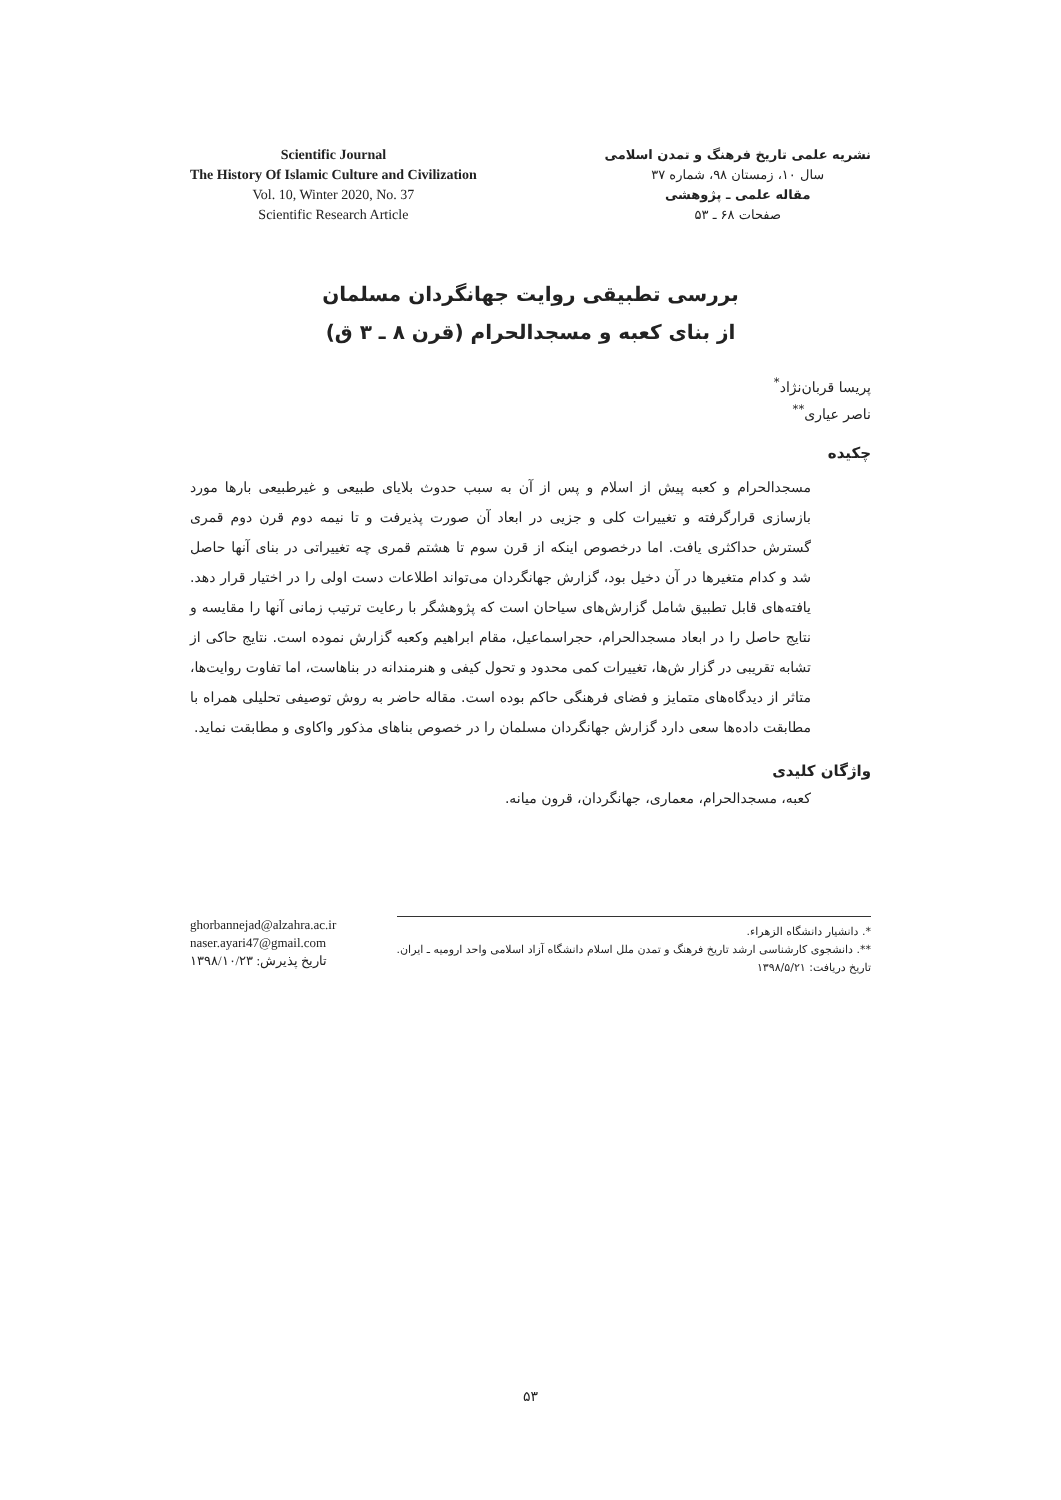Scientific Journal
The History Of Islamic Culture and Civilization
Vol. 10, Winter 2020, No. 37
Scientific Research Article
نشریه علمی تاریخ فرهنگ و تمدن اسلامی
سال ۱۰، زمستان ۹۸، شماره ۳۷
مقاله علمی ـ پژوهشی
صفحات ۶۸ ـ ۵۳
بررسی تطبیقی روایت جهانگردان مسلمان
از بنای کعبه و مسجدالحرام (قرن ۸ ـ ۳ ق)
پریسا قربان‌نژاد<sup>*</sup>
ناصر عیاری<sup>**</sup>
چکیده
مسجدالحرام و کعبه پیش از اسلام و پس از آن به سبب حدوث بلایای طبیعی و غیرطبیعی بارها مورد بازسازی قرارگرفته و تغییرات کلی و جزیی در ابعاد آن صورت پذیرفت و تا نیمه دوم قرن دوم قمری گسترش حداکثری یافت. اما درخصوص اینکه از قرن سوم تا هشتم قمری چه تغییراتی در بنای آنها حاصل شد و کدام متغیرها در آن دخیل بود، گزارش جهانگردان می‌تواند اطلاعات دست اولی را در اختیار قرار دهد. یافته‌های قابل تطبیق شامل گزارش‌های سیاحان است که پژوهشگر با رعایت ترتیب زمانی آنها را مقایسه و نتایج حاصل را در ابعاد مسجدالحرام، حجراسماعیل، مقام ابراهیم وکعبه گزارش نموده است. نتایج حاکی از تشابه تقریبی در گزار ش‌ها، تغییرات کمی محدود و تحول کیفی و هنرمندانه در بناهاست، اما تفاوت روایت‌ها، متاثر از دیدگاه‌های متمایز و فضای فرهنگی حاکم بوده است. مقاله حاضر به روش توصیفی تحلیلی همراه با مطابقت داده‌ها سعی دارد گزارش جهانگردان مسلمان را در خصوص بناهای مذکور واکاوی و مطابقت نماید.
واژگان کلیدی
کعبه، مسجدالحرام، معماری، جهانگردان، قرون میانه.
ghorbannejad@alzahra.ac.ir
naser.ayari47@gmail.com
تاریخ پذیرش: ۱۳۹۸/۱۰/۲۳
*. دانشیار دانشگاه الزهراء.
**. دانشجوی کارشناسی ارشد تاریخ فرهنگ و تمدن ملل اسلام دانشگاه آزاد اسلامی واحد ارومیه ـ ایران.
تاریخ دریافت: ۱۳۹۸/۵/۲۱
۵۳